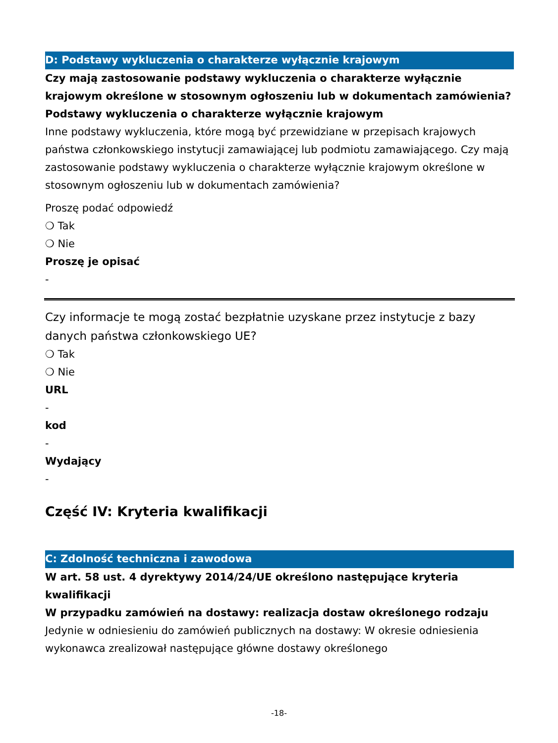D: Podstawy wykluczenia o charakterze wyłącznie krajowym
Czy mają zastosowanie podstawy wykluczenia o charakterze wyłącznie krajowym określone w stosownym ogłoszeniu lub w dokumentach zamówienia?
Podstawy wykluczenia o charakterze wyłącznie krajowym
Inne podstawy wykluczenia, które mogą być przewidziane w przepisach krajowych państwa członkowskiego instytucji zamawiającej lub podmiotu zamawiającego. Czy mają zastosowanie podstawy wykluczenia o charakterze wyłącznie krajowym określone w stosownym ogłoszeniu lub w dokumentach zamówienia?
Proszę podać odpowiedź
❍ Tak
❍ Nie
Proszę je opisać
-
Czy informacje te mogą zostać bezpłatnie uzyskane przez instytucje z bazy danych państwa członkowskiego UE?
❍ Tak
❍ Nie
URL
-
kod
-
Wydający
-
Część IV: Kryteria kwalifikacji
C: Zdolność techniczna i zawodowa
W art. 58 ust. 4 dyrektywy 2014/24/UE określono następujące kryteria kwalifikacji
W przypadku zamówień na dostawy: realizacja dostaw określonego rodzaju
Jedynie w odniesieniu do zamówień publicznych na dostawy: W okresie odniesienia wykonawca zrealizował następujące główne dostawy określonego
-18-